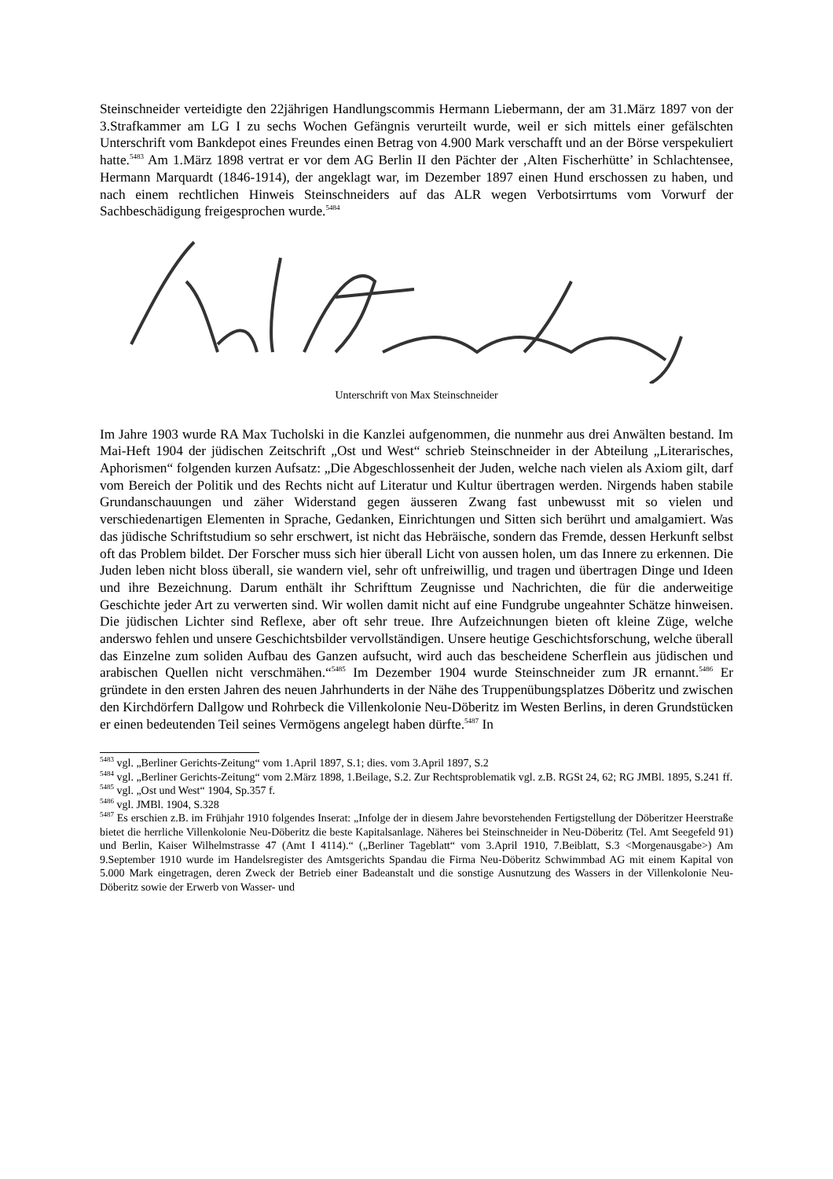Steinschneider verteidigte den 22jährigen Handlungscommis Hermann Liebermann, der am 31.März 1897 von der 3.Strafkammer am LG I zu sechs Wochen Gefängnis verurteilt wurde, weil er sich mittels einer gefälschten Unterschrift vom Bankdepot eines Freundes einen Betrag von 4.900 Mark verschafft und an der Börse verspekuliert hatte.<sup>5483</sup> Am 1.März 1898 vertrat er vor dem AG Berlin II den Pächter der ‚Alten Fischerhütte’ in Schlachtensee, Hermann Marquardt (1846-1914), der angeklagt war, im Dezember 1897 einen Hund erschossen zu haben, und nach einem rechtlichen Hinweis Steinschneiders auf das ALR wegen Verbotsirrtums vom Vorwurf der Sachbeschädigung freigesprochen wurde.<sup>5484</sup>
Unterschrift von Max Steinschneider
Im Jahre 1903 wurde RA Max Tucholski in die Kanzlei aufgenommen, die nunmehr aus drei Anwälten bestand. Im Mai-Heft 1904 der jüdischen Zeitschrift „Ost und West“ schrieb Steinschneider in der Abteilung „Literarisches, Aphorismen“ folgenden kurzen Aufsatz: „Die Abgeschlossenheit der Juden, welche nach vielen als Axiom gilt, darf vom Bereich der Politik und des Rechts nicht auf Literatur und Kultur übertragen werden. Nirgends haben stabile Grundanschauungen und zäher Widerstand gegen äusseren Zwang fast unbewusst mit so vielen und verschiedenartigen Elementen in Sprache, Gedanken, Einrichtungen und Sitten sich berührt und amalgamiert. Was das jüdische Schriftstudium so sehr erschwert, ist nicht das Hebräische, sondern das Fremde, dessen Herkunft selbst oft das Problem bildet. Der Forscher muss sich hier überall Licht von aussen holen, um das Innere zu erkennen. Die Juden leben nicht bloss überall, sie wandern viel, sehr oft unfreiwillig, und tragen und übertragen Dinge und Ideen und ihre Bezeichnung. Darum enthält ihr Schrifttum Zeugnisse und Nachrichten, die für die anderweitige Geschichte jeder Art zu verwerten sind. Wir wollen damit nicht auf eine Fundgrube ungeahnter Schätze hinweisen. Die jüdischen Lichter sind Reflexe, aber oft sehr treue. Ihre Aufzeichnungen bieten oft kleine Züge, welche anderswo fehlen und unsere Geschichtsbilder vervollständigen. Unsere heutige Geschichtsforschung, welche überall das Einzelne zum soliden Aufbau des Ganzen aufsucht, wird auch das bescheidene Scherflein aus jüdischen und arabischen Quellen nicht verschmähen.“<sup>5485</sup> Im Dezember 1904 wurde Steinschneider zum JR ernannt.<sup>5486</sup> Er gründete in den ersten Jahren des neuen Jahrhunderts in der Nähe des Truppenübungsplatzes Döberitz und zwischen den Kirchdörfern Dallgow und Rohrbeck die Villenkolonie Neu-Döberitz im Westen Berlins, in deren Grundstücken er einen bedeutenden Teil seines Vermögens angelegt haben dürfte.<sup>5487</sup> In
<sup>5483</sup> vgl. „Berliner Gerichts-Zeitung“ vom 1.April 1897, S.1; dies. vom 3.April 1897, S.2
<sup>5484</sup> vgl. „Berliner Gerichts-Zeitung“ vom 2.März 1898, 1.Beilage, S.2. Zur Rechtsproblematik vgl. z.B. RGSt 24, 62; RG JMBl. 1895, S.241 ff.
<sup>5485</sup> vgl. „Ost und West“ 1904, Sp.357 f.
<sup>5486</sup> vgl. JMBl. 1904, S.328
<sup>5487</sup> Es erschien z.B. im Frühjahr 1910 folgendes Inserat: „Infolge der in diesem Jahre bevorstehenden Fertigstellung der Döberitzer Heerstraße bietet die herrliche Villenkolonie Neu-Döberitz die beste Kapitalsanlage. Näheres bei Steinschneider in Neu-Döberitz (Tel. Amt Seegefeld 91) und Berlin, Kaiser Wilhelmstrasse 47 (Amt I 4114).“ („Berliner Tageblatt“ vom 3.April 1910, 7.Beiblatt, S.3 <Morgenausgabe>) Am 9.September 1910 wurde im Handelsregister des Amtsgerichts Spandau die Firma Neu-Döberitz Schwimmbad AG mit einem Kapital von 5.000 Mark eingetragen, deren Zweck der Betrieb einer Badeanstalt und die sonstige Ausnutzung des Wassers in der Villenkolonie Neu-Döberitz sowie der Erwerb von Wasser- und